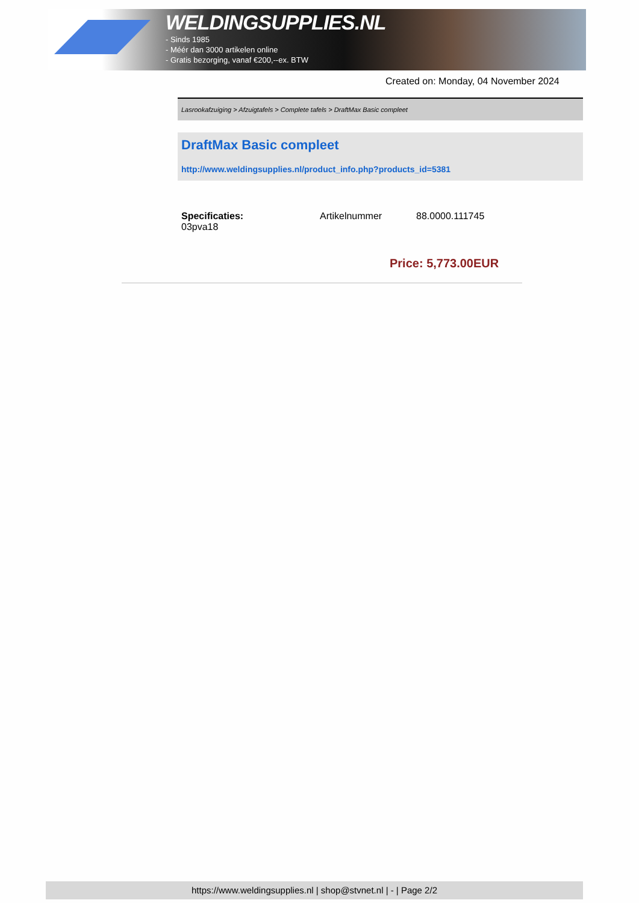WELDINGSUPPLIES.NL
- Sinds 1985
- Méér dan 3000 artikelen online
- Gratis bezorging, vanaf €200,--ex. BTW
Created on: Monday, 04 November 2024
Lasrookafzuiging > Afzuigtafels > Complete tafels > DraftMax Basic compleet
DraftMax Basic compleet
http://www.weldingsupplies.nl/product_info.php?products_id=5381
| Specificaties: 03pva18 | Artikelnummer | 88.0000.111745 |
Price: 5,773.00EUR
https://www.weldingsupplies.nl | shop@stvnet.nl | - | Page 2/2